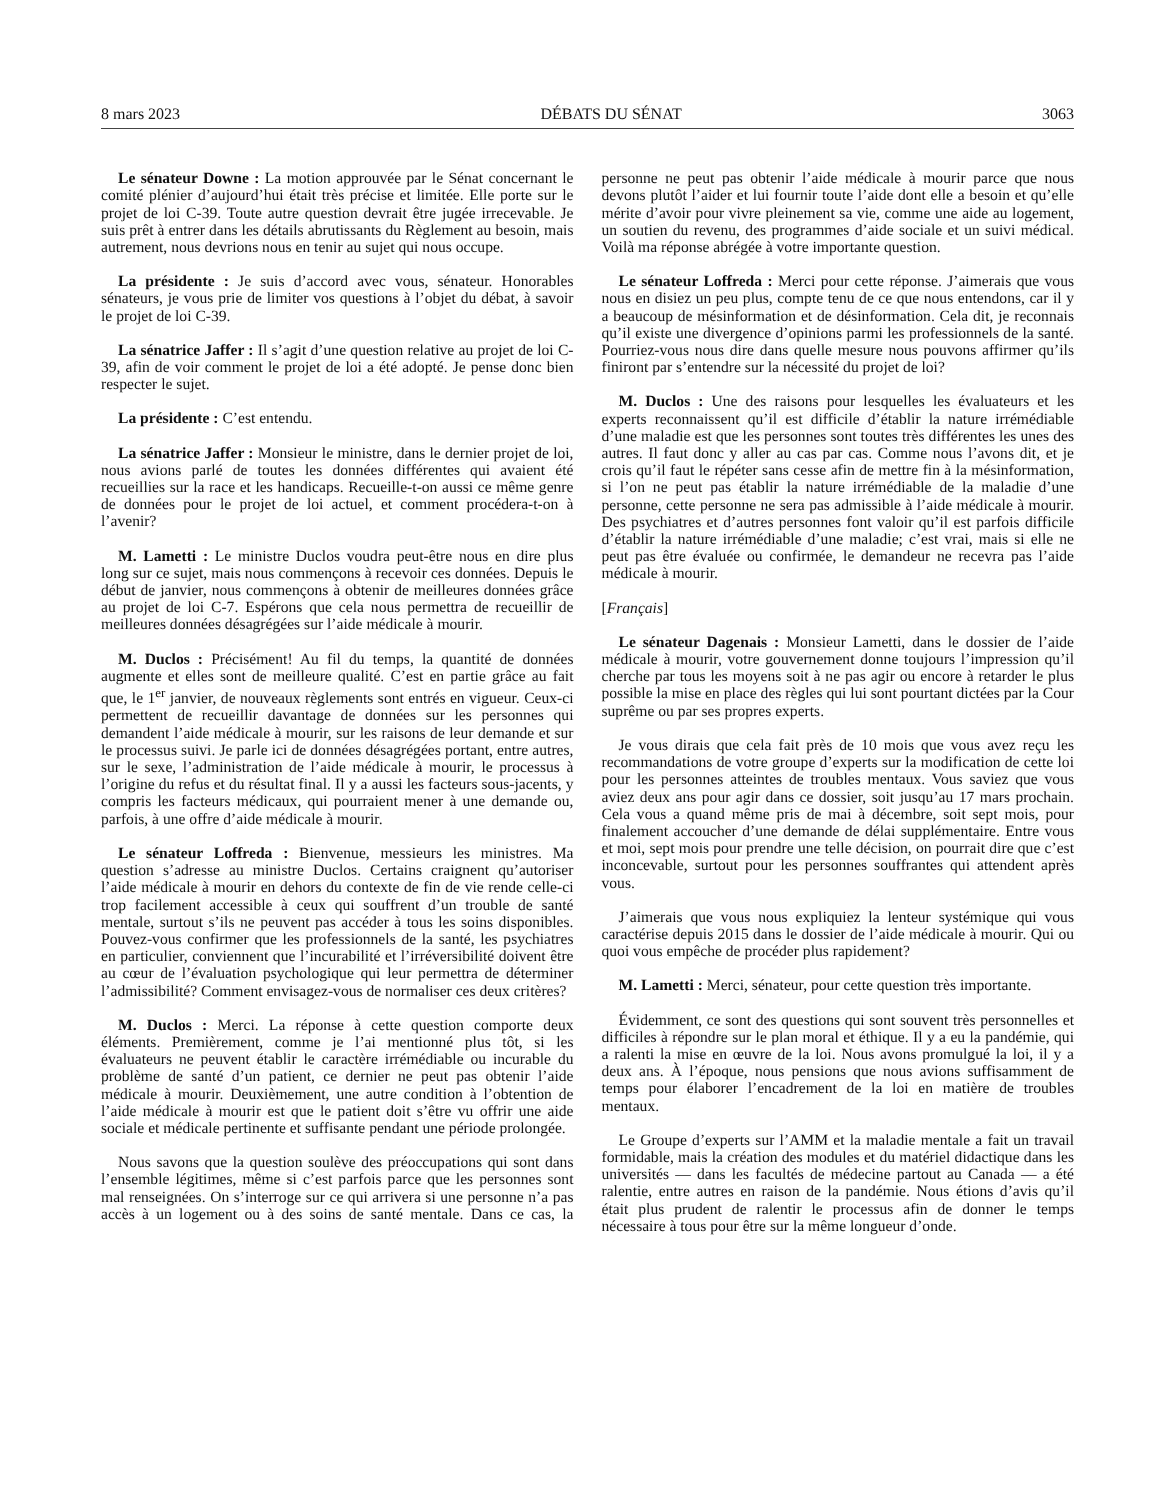8 mars 2023 DÉBATS DU SÉNAT 3063
Le sénateur Downe : La motion approuvée par le Sénat concernant le comité plénier d’aujourd’hui était très précise et limitée. Elle porte sur le projet de loi C-39. Toute autre question devrait être jugée irrecevable. Je suis prêt à entrer dans les détails abrutissants du Règlement au besoin, mais autrement, nous devrions nous en tenir au sujet qui nous occupe.
La présidente : Je suis d’accord avec vous, sénateur. Honorables sénateurs, je vous prie de limiter vos questions à l’objet du débat, à savoir le projet de loi C-39.
La sénatrice Jaffer : Il s’agit d’une question relative au projet de loi C-39, afin de voir comment le projet de loi a été adopté. Je pense donc bien respecter le sujet.
La présidente : C’est entendu.
La sénatrice Jaffer : Monsieur le ministre, dans le dernier projet de loi, nous avions parlé de toutes les données différentes qui avaient été recueillies sur la race et les handicaps. Recueille-t-on aussi ce même genre de données pour le projet de loi actuel, et comment procédera-t-on à l’avenir?
M. Lametti : Le ministre Duclos voudra peut-être nous en dire plus long sur ce sujet, mais nous commençons à recevoir ces données. Depuis le début de janvier, nous commençons à obtenir de meilleures données grâce au projet de loi C-7. Espérons que cela nous permettra de recueillir de meilleures données désagrégées sur l’aide médicale à mourir.
M. Duclos : Précisément! Au fil du temps, la quantité de données augmente et elles sont de meilleure qualité. C’est en partie grâce au fait que, le 1<sup>er</sup> janvier, de nouveaux règlements sont entrés en vigueur. Ceux-ci permettent de recueillir davantage de données sur les personnes qui demandent l’aide médicale à mourir, sur les raisons de leur demande et sur le processus suivi. Je parle ici de données désagrégées portant, entre autres, sur le sexe, l’administration de l’aide médicale à mourir, le processus à l’origine du refus et du résultat final. Il y a aussi les facteurs sous-jacents, y compris les facteurs médicaux, qui pourraient mener à une demande ou, parfois, à une offre d’aide médicale à mourir.
Le sénateur Loffreda : Bienvenue, messieurs les ministres. Ma question s’adresse au ministre Duclos. Certains craignent qu’autoriser l’aide médicale à mourir en dehors du contexte de fin de vie rende celle-ci trop facilement accessible à ceux qui souffrent d’un trouble de santé mentale, surtout s’ils ne peuvent pas accéder à tous les soins disponibles. Pouvez-vous confirmer que les professionnels de la santé, les psychiatres en particulier, conviennent que l’incurabilité et l’irréversibilité doivent être au cœur de l’évaluation psychologique qui leur permettra de déterminer l’admissibilité? Comment envisagez-vous de normaliser ces deux critères?
M. Duclos : Merci. La réponse à cette question comporte deux éléments. Premièrement, comme je l’ai mentionné plus tôt, si les évaluateurs ne peuvent établir le caractère irrémédiable ou incurable du problème de santé d’un patient, ce dernier ne peut pas obtenir l’aide médicale à mourir. Deuxièmement, une autre condition à l’obtention de l’aide médicale à mourir est que le patient doit s’être vu offrir une aide sociale et médicale pertinente et suffisante pendant une période prolongée.
Nous savons que la question soulève des préoccupations qui sont dans l’ensemble légitimes, même si c’est parfois parce que les personnes sont mal renseignées. On s’interroge sur ce qui arrivera si une personne n’a pas accès à un logement ou à des soins de santé mentale. Dans ce cas, la personne ne peut pas obtenir l’aide médicale à mourir parce que nous devons plutôt l’aider et lui fournir toute l’aide dont elle a besoin et qu’elle mérite d’avoir pour vivre pleinement sa vie, comme une aide au logement, un soutien du revenu, des programmes d’aide sociale et un suivi médical. Voilà ma réponse abrégée à votre importante question.
Le sénateur Loffreda : Merci pour cette réponse. J’aimerais que vous nous en disiez un peu plus, compte tenu de ce que nous entendons, car il y a beaucoup de mésinformation et de désinformation. Cela dit, je reconnais qu’il existe une divergence d’opinions parmi les professionnels de la santé. Pourriez-vous nous dire dans quelle mesure nous pouvons affirmer qu’ils finiront par s’entendre sur la nécessité du projet de loi?
M. Duclos : Une des raisons pour lesquelles les évaluateurs et les experts reconnaissent qu’il est difficile d’établir la nature irrémédiable d’une maladie est que les personnes sont toutes très différentes les unes des autres. Il faut donc y aller au cas par cas. Comme nous l’avons dit, et je crois qu’il faut le répéter sans cesse afin de mettre fin à la mésinformation, si l’on ne peut pas établir la nature irrémédiable de la maladie d’une personne, cette personne ne sera pas admissible à l’aide médicale à mourir. Des psychiatres et d’autres personnes font valoir qu’il est parfois difficile d’établir la nature irrémédiable d’une maladie; c’est vrai, mais si elle ne peut pas être évaluée ou confirmée, le demandeur ne recevra pas l’aide médicale à mourir.
[Français]
Le sénateur Dagenais : Monsieur Lametti, dans le dossier de l’aide médicale à mourir, votre gouvernement donne toujours l’impression qu’il cherche par tous les moyens soit à ne pas agir ou encore à retarder le plus possible la mise en place des règles qui lui sont pourtant dictées par la Cour suprême ou par ses propres experts.
Je vous dirais que cela fait près de 10 mois que vous avez reçu les recommandations de votre groupe d’experts sur la modification de cette loi pour les personnes atteintes de troubles mentaux. Vous saviez que vous aviez deux ans pour agir dans ce dossier, soit jusqu’au 17 mars prochain. Cela vous a quand même pris de mai à décembre, soit sept mois, pour finalement accoucher d’une demande de délai supplémentaire. Entre vous et moi, sept mois pour prendre une telle décision, on pourrait dire que c’est inconcevable, surtout pour les personnes souffrantes qui attendent après vous.
J’aimerais que vous nous expliquiez la lenteur systémique qui vous caractérise depuis 2015 dans le dossier de l’aide médicale à mourir. Qui ou quoi vous empêche de procéder plus rapidement?
M. Lametti : Merci, sénateur, pour cette question très importante.
Évidemment, ce sont des questions qui sont souvent très personnelles et difficiles à répondre sur le plan moral et éthique. Il y a eu la pandémie, qui a ralenti la mise en œuvre de la loi. Nous avons promulgué la loi, il y a deux ans. À l’époque, nous pensions que nous avions suffisamment de temps pour élaborer l’encadrement de la loi en matière de troubles mentaux.
Le Groupe d’experts sur l’AMM et la maladie mentale a fait un travail formidable, mais la création des modules et du matériel didactique dans les universités — dans les facultés de médecine partout au Canada — a été ralentie, entre autres en raison de la pandémie. Nous étions d’avis qu’il était plus prudent de ralentir le processus afin de donner le temps nécessaire à tous pour être sur la même longueur d’onde.